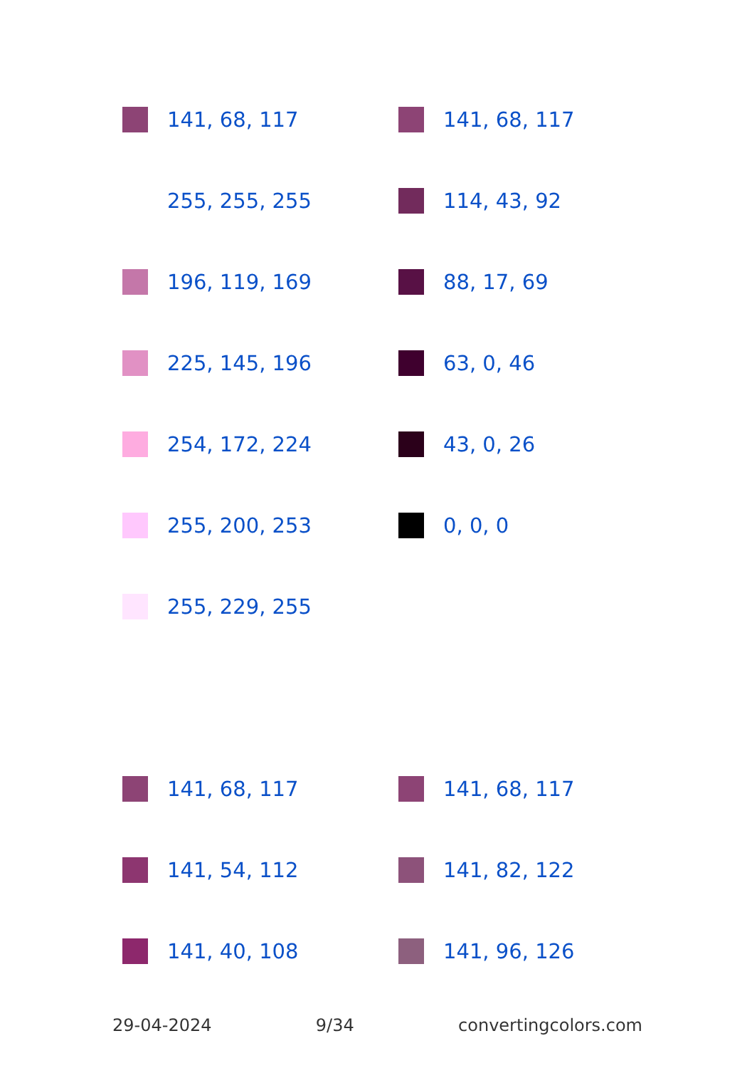141, 68, 117
141, 68, 117
255, 255, 255
114, 43, 92
196, 119, 169
88, 17, 69
225, 145, 196
63, 0, 46
254, 172, 224
43, 0, 26
255, 200, 253
0, 0, 0
255, 229, 255
141, 68, 117
141, 68, 117
141, 54, 112
141, 82, 122
141, 40, 108
141, 96, 126
29-04-2024 9/34 convertingcolors.com